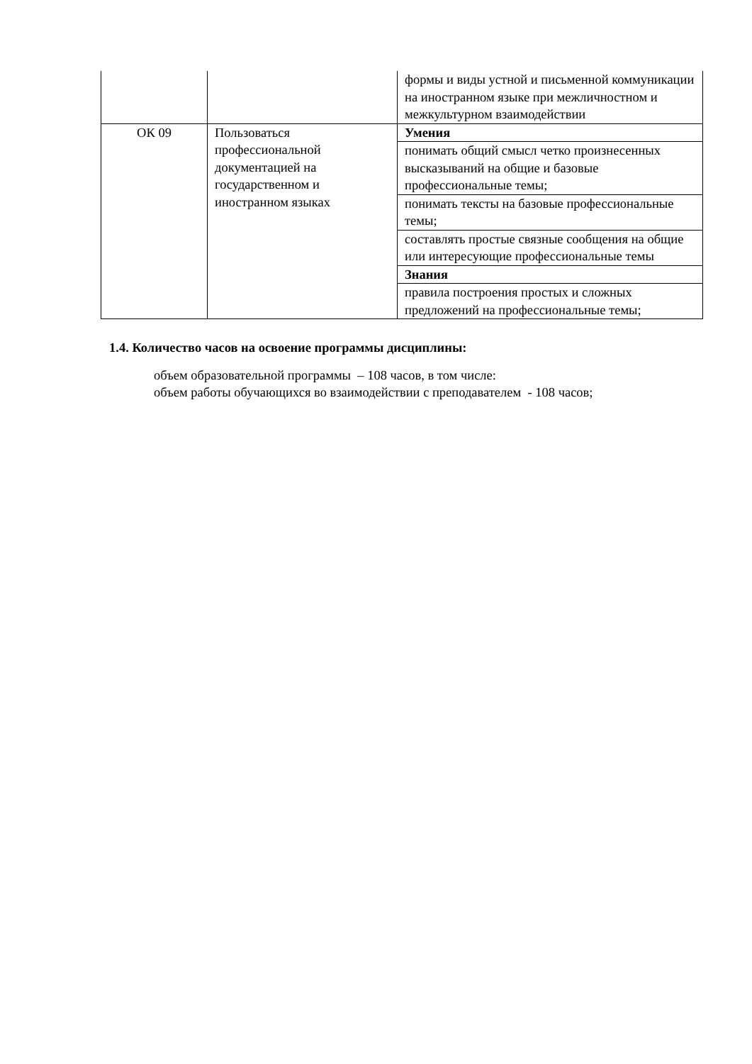| | | формы и виды устной и письменной коммуникации на иностранном языке при межличностном и межкультурном взаимодействии |
| ОК 09 | Пользоваться профессиональной документацией на государственном и иностранном языках | Умения |
| | | понимать общий смысл четко произнесенных высказываний на общие и базовые профессиональные темы; |
| | | понимать тексты на базовые профессиональные темы; |
| | | составлять простые связные сообщения на общие или интересующие профессиональные темы |
| | | Знания |
| | | правила построения простых и сложных предложений на профессиональные темы; |
1.4. Количество часов на освоение программы дисциплины:
объем образовательной программы – 108 часов, в том числе:
объем работы обучающихся во взаимодействии с преподавателем - 108 часов;